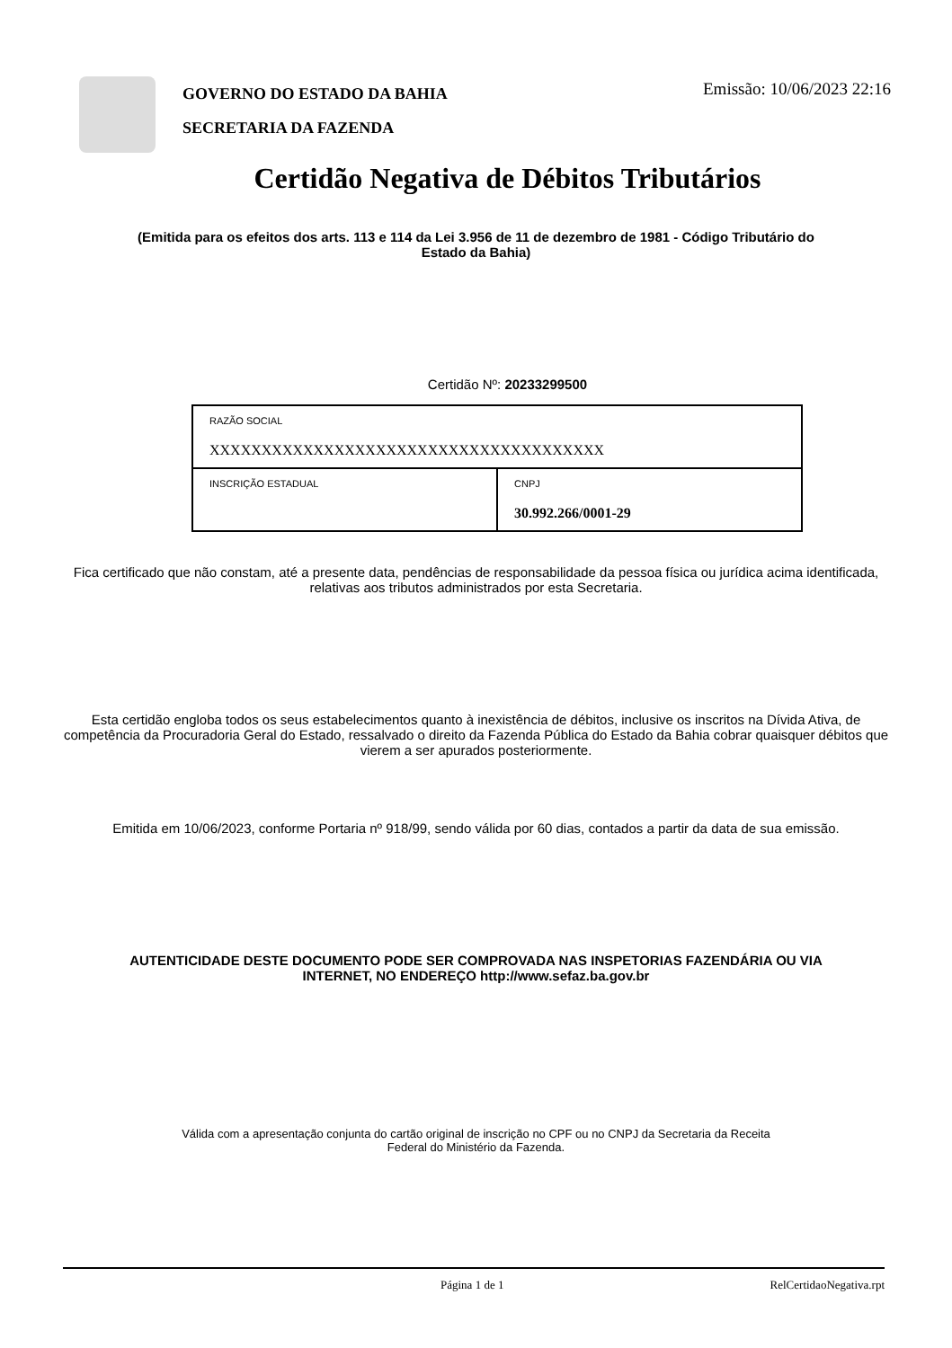GOVERNO DO ESTADO DA BAHIA
SECRETARIA DA FAZENDA
Emissão: 10/06/2023 22:16
Certidão Negativa de Débitos Tributários
(Emitida para os efeitos dos arts. 113 e 114 da Lei 3.956 de 11 de dezembro de 1981 - Código Tributário do Estado da Bahia)
Certidão Nº: 20233299500
| RAZÃO SOCIAL XXXXXXXXXXXXXXXXXXXXXXXXXXXXXXXXXXXXXX | |
| INSCRIÇÃO ESTADUAL | CNPJ 30.992.266/0001-29 |
Fica certificado que não constam, até a presente data, pendências de responsabilidade da pessoa física ou jurídica acima identificada, relativas aos tributos administrados por esta Secretaria.
Esta certidão engloba todos os seus estabelecimentos quanto à inexistência de débitos, inclusive os inscritos na Dívida Ativa, de competência da Procuradoria Geral do Estado, ressalvado o direito da Fazenda Pública do Estado da Bahia cobrar quaisquer débitos que vierem a ser apurados posteriormente.
Emitida em 10/06/2023, conforme Portaria nº 918/99, sendo válida por 60 dias, contados a partir da data de sua emissão.
AUTENTICIDADE DESTE DOCUMENTO PODE SER COMPROVADA NAS INSPETORIAS FAZENDÁRIA OU VIA INTERNET, NO ENDEREÇO http://www.sefaz.ba.gov.br
Válida com a apresentação conjunta do cartão original de inscrição no CPF ou no CNPJ da Secretaria da Receita Federal do Ministério da Fazenda.
Página 1 de 1 RelCertidaoNegativa.rpt